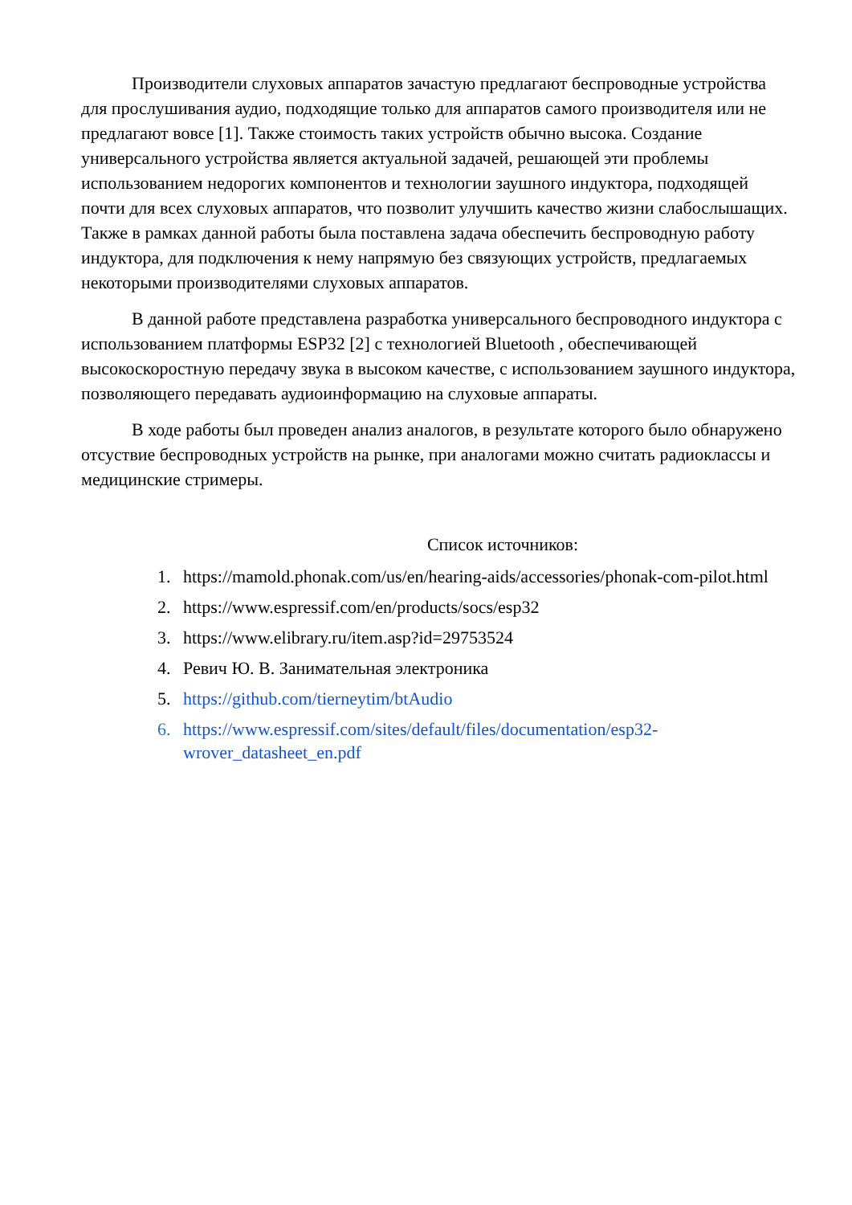Производители слуховых аппаратов зачастую предлагают беспроводные устройства для прослушивания аудио, подходящие только для аппаратов самого производителя или не предлагают вовсе [1]. Также стоимость таких устройств обычно высока. Создание универсального устройства является актуальной задачей, решающей эти проблемы использованием недорогих компонентов и технологии заушного индуктора, подходящей почти для всех слуховых аппаратов, что позволит улучшить качество жизни слабослышащих. Также в рамках данной работы была поставлена задача обеспечить беспроводную работу индуктора, для подключения к нему напрямую без связующих устройств, предлагаемых некоторыми производителями слуховых аппаратов.
В данной работе представлена разработка универсального беспроводного индуктора с использованием платформы ESP32 [2] с технологией Bluetooth , обеспечивающей высокоскоростную передачу звука в высоком качестве, с использованием заушного индуктора, позволяющего передавать аудиоинформацию на слуховые аппараты.
В ходе работы был проведен анализ аналогов, в результате которого было обнаружено отсуствие беспроводных устройств на рынке, при аналогами можно считать радиоклассы и медицинские стримеры.
Список источников:
1. https://mamold.phonak.com/us/en/hearing-aids/accessories/phonak-com-pilot.html
2. https://www.espressif.com/en/products/socs/esp32
3. https://www.elibrary.ru/item.asp?id=29753524
4. Ревич Ю. В. Занимательная электроника
5. https://github.com/tierneytim/btAudio
6. https://www.espressif.com/sites/default/files/documentation/esp32-wrover_datasheet_en.pdf